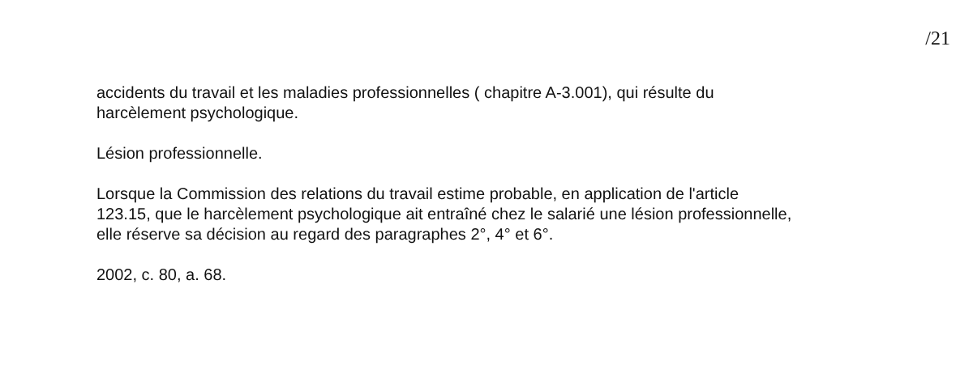/21
accidents du travail et les maladies professionnelles ( chapitre A-3.001), qui résulte du
harcèlement psychologique.
Lésion professionnelle.
Lorsque la Commission des relations du travail estime probable, en application de l'article
123.15, que le harcèlement psychologique ait entraîné chez le salarié une lésion professionnelle,
elle réserve sa décision au regard des paragraphes 2°, 4° et 6°.
2002, c. 80, a. 68.